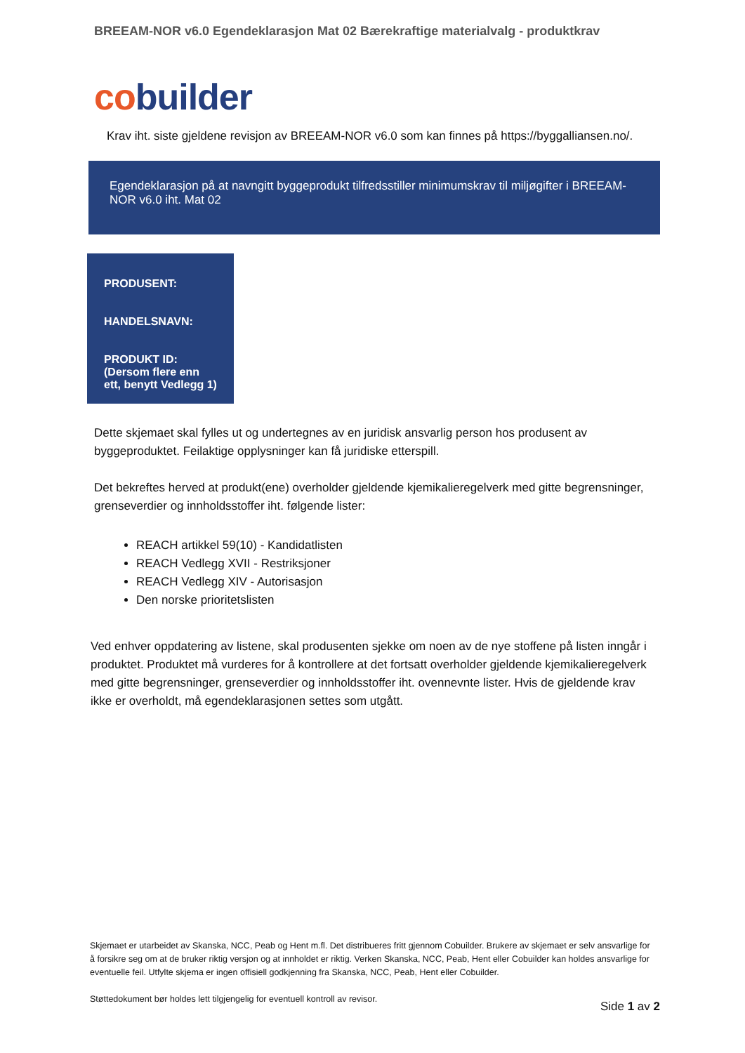BREEAM-NOR v6.0 Egendeklarasjon Mat 02 Bærekraftige materialvalg - produktkrav
cobuilder
Krav iht. siste gjeldene revisjon av BREEAM-NOR v6.0 som kan finnes på https://byggalliansen.no/.
Egendeklarasjon på at navngitt byggeprodukt tilfredsstiller minimumskrav til miljøgifter i BREEAM-NOR v6.0 iht. Mat 02
PRODUSENT:
HANDELSNAVN:
PRODUKT ID:
(Dersom flere enn ett, benytt Vedlegg 1)
Dette skjemaet skal fylles ut og undertegnes av en juridisk ansvarlig person hos produsent av byggeproduktet. Feilaktige opplysninger kan få juridiske etterspill.
Det bekreftes herved at produkt(ene) overholder gjeldende kjemikalieregelverk med gitte begrensninger, grenseverdier og innholdsstoffer iht. følgende lister:
REACH artikkel 59(10) - Kandidatlisten
REACH Vedlegg XVII - Restriksjoner
REACH Vedlegg XIV - Autorisasjon
Den norske prioritetslisten
Ved enhver oppdatering av listene, skal produsenten sjekke om noen av de nye stoffene på listen inngår i produktet. Produktet må vurderes for å kontrollere at det fortsatt overholder gjeldende kjemikalieregelverk med gitte begrensninger, grenseverdier og innholdsstoffer iht. ovennevnte lister. Hvis de gjeldende krav ikke er overholdt, må egendeklarasjonen settes som utgått.
Skjemaet er utarbeidet av Skanska, NCC, Peab og Hent m.fl. Det distribueres fritt gjennom Cobuilder. Brukere av skjemaet er selv ansvarlige for å forsikre seg om at de bruker riktig versjon og at innholdet er riktig. Verken Skanska, NCC, Peab, Hent eller Cobuilder kan holdes ansvarlige for eventuelle feil. Utfylte skjema er ingen offisiell godkjenning fra Skanska, NCC, Peab, Hent eller Cobuilder.
Støttedokument bør holdes lett tilgjengelig for eventuell kontroll av revisor.
Side 1 av 2